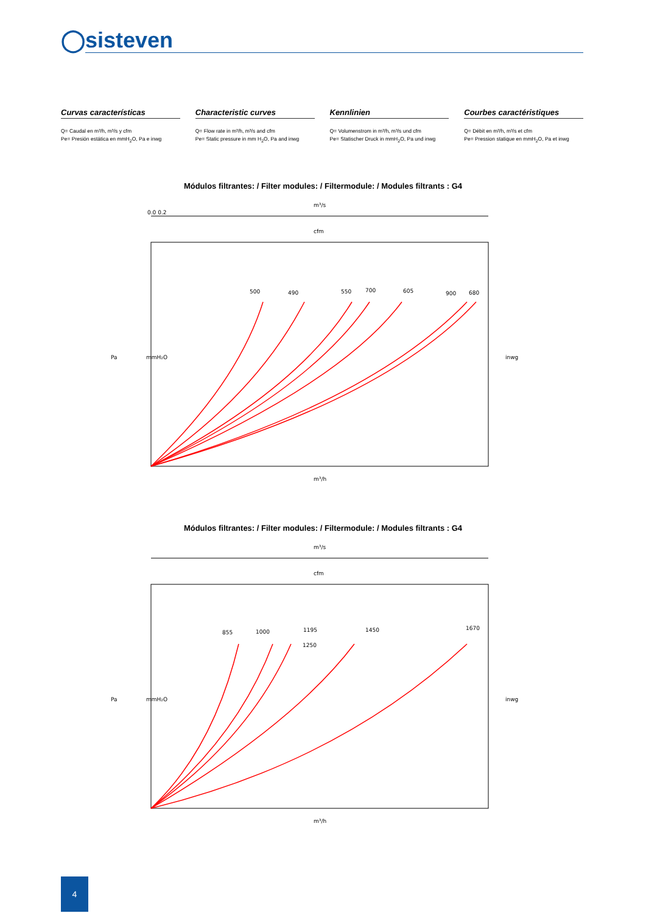◯sisteven
Curvas características
Q= Caudal en m³/h, m³/s y cfm
Pe= Presión estática en mmH<sub>2</sub>O, Pa e inwg
Characteristic curves
Q= Flow rate in m³/h, m³/s and cfm
Pe= Static pressure in mm H<sub>2</sub>O, Pa and inwg
Kennlinien
Q= Volumenstrom in m³/h, m³/s und cfm
Pe= Statischer Druck in mmH<sub>2</sub>O, Pa und inwg
Courbes caractéristiques
Q= Débit en m³/h, m³/s et cfm
Pe= Pression statique en mmH<sub>2</sub>O, Pa et inwg
Módulos filtrantes: / Filter modules: / Filtermodule: / Modules filtrants : G4
m³/s
0.0 0.2
cfm
500
490
550
700
605
900
680
m³/h
Pa
mmH₂O
inwg
Módulos filtrantes: / Filter modules: / Filtermodule: / Modules filtrants : G4
m³/s
cfm
855
1000
1195
1250
1450
1670
m³/h
Pa
mmH₂O
inwg
4